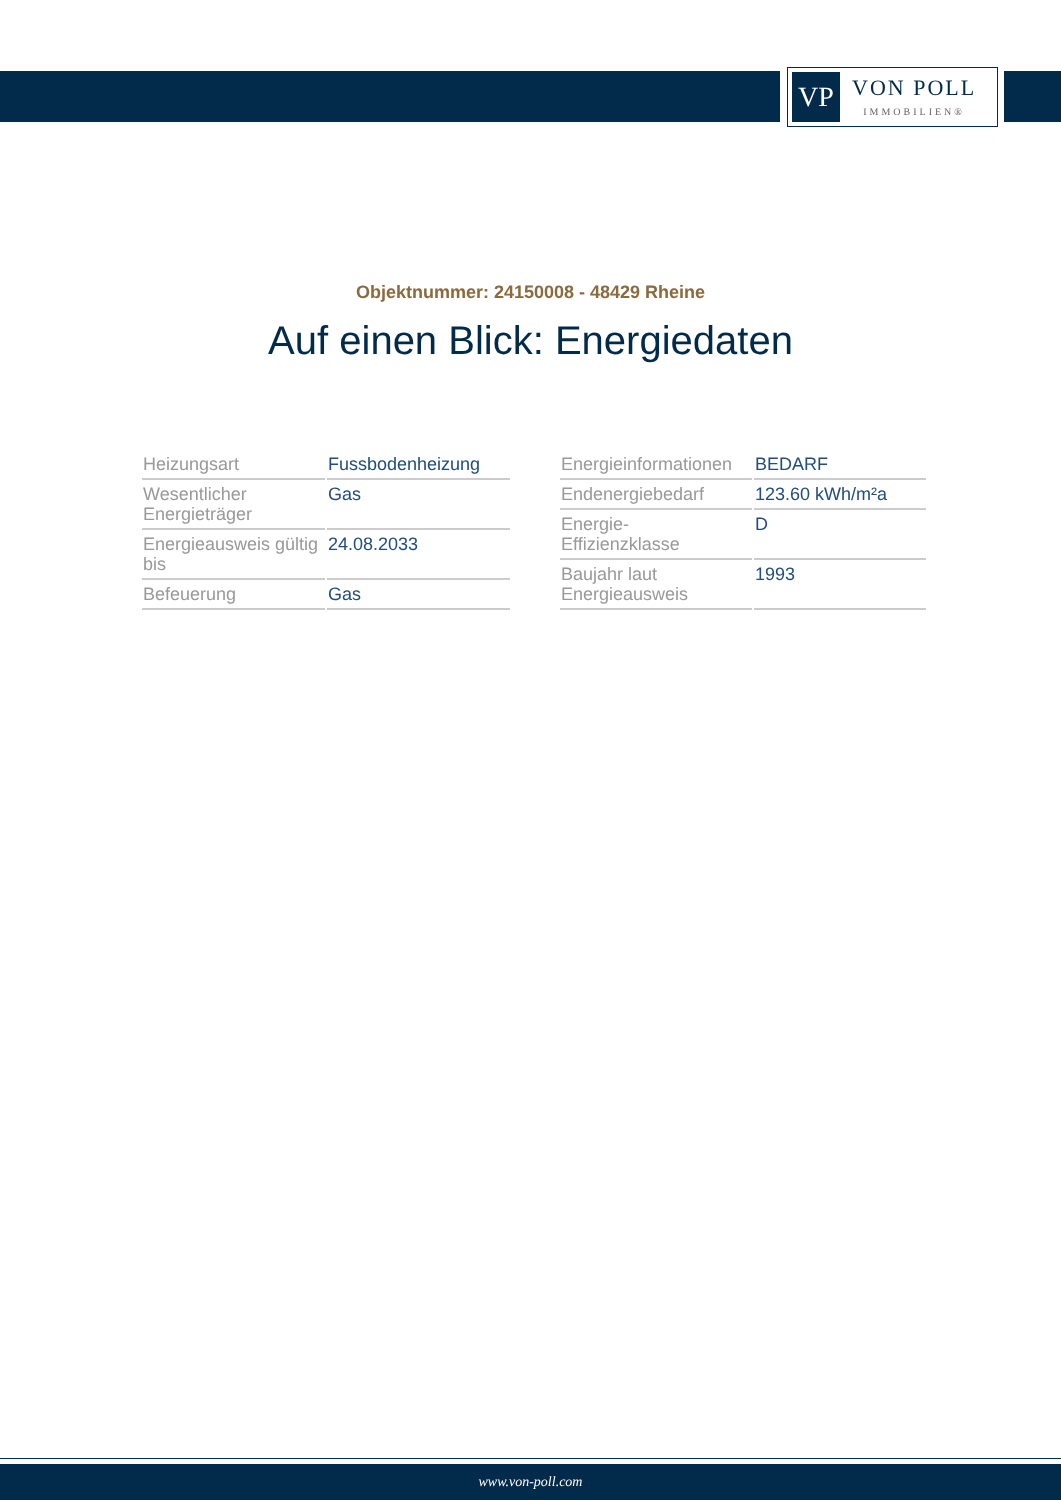VP
VON POLL
IMMOBILIEN®
Objektnummer: 24150008 - 48429 Rheine
Auf einen Blick: Energiedaten
| Heizungsart | Fussbodenheizung |
| Wesentlicher Energieträger | Gas |
| Energieausweis gültig bis | 24.08.2033 |
| Befeuerung | Gas |
| Energieinformationen | BEDARF |
| Endenergiebedarf | 123.60 kWh/m²a |
| Energie- Effizienzklasse | D |
| Baujahr laut Energieausweis | 1993 |
www.von-poll.com